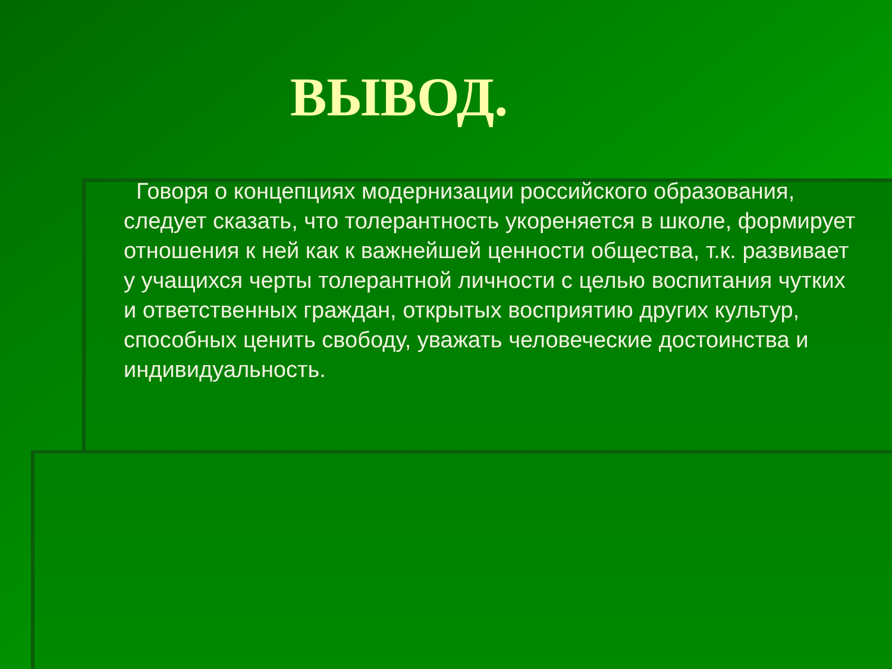ВЫВОД.
Говоря о концепциях модернизации российского образования, следует сказать, что толерантность укореняется в школе, формирует отношения к ней как к важнейшей ценности общества, т.к. развивает у учащихся черты толерантной личности с целью воспитания чутких и ответственных граждан, открытых восприятию других культур, способных ценить свободу, уважать человеческие достоинства и индивидуальность.